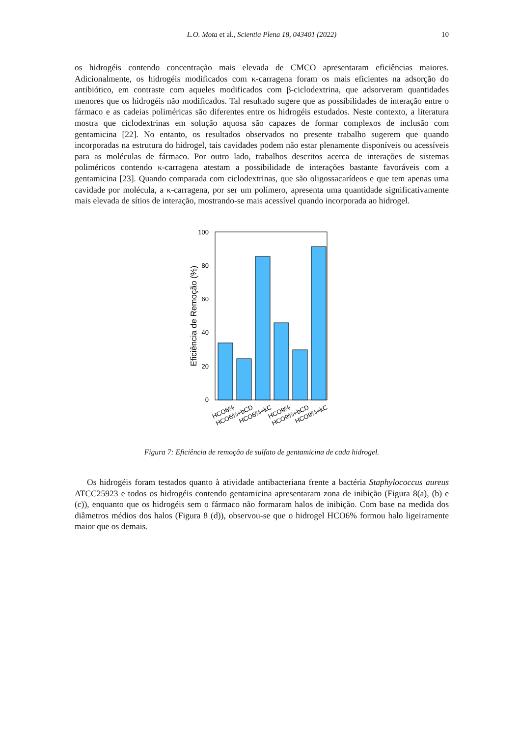L.O. Mota et al., Scientia Plena 18, 043401 (2022)
10
os hidrogéis contendo concentração mais elevada de CMCO apresentaram eficiências maiores. Adicionalmente, os hidrogéis modificados com κ-carragena foram os mais eficientes na adsorção do antibiótico, em contraste com aqueles modificados com β-ciclodextrina, que adsorveram quantidades menores que os hidrogéis não modificados. Tal resultado sugere que as possibilidades de interação entre o fármaco e as cadeias poliméricas são diferentes entre os hidrogéis estudados. Neste contexto, a literatura mostra que ciclodextrinas em solução aquosa são capazes de formar complexos de inclusão com gentamicina [22]. No entanto, os resultados observados no presente trabalho sugerem que quando incorporadas na estrutura do hidrogel, tais cavidades podem não estar plenamente disponíveis ou acessíveis para as moléculas de fármaco. Por outro lado, trabalhos descritos acerca de interações de sistemas poliméricos contendo κ-carragena atestam a possibilidade de interações bastante favoráveis com a gentamicina [23]. Quando comparada com ciclodextrinas, que são oligossacarídeos e que tem apenas uma cavidade por molécula, a κ-carragena, por ser um polímero, apresenta uma quantidade significativamente mais elevada de sítios de interação, mostrando-se mais acessível quando incorporada ao hidrogel.
0
20
40
60
80
100
Eficiência de Remoção (%)
HCO6%
HCO6%+bCD
HCO6%+kC
HCO9%
HCO9%+bCD
HCO9%+kC
Figura 7: Eficiência de remoção de sulfato de gentamicina de cada hidrogel.
Os hidrogéis foram testados quanto à atividade antibacteriana frente a bactéria Staphylococcus aureus ATCC25923 e todos os hidrogéis contendo gentamicina apresentaram zona de inibição (Figura 8(a), (b) e (c)), enquanto que os hidrogéis sem o fármaco não formaram halos de inibição. Com base na medida dos diâmetros médios dos halos (Figura 8 (d)), observou-se que o hidrogel HCO6% formou halo ligeiramente maior que os demais.